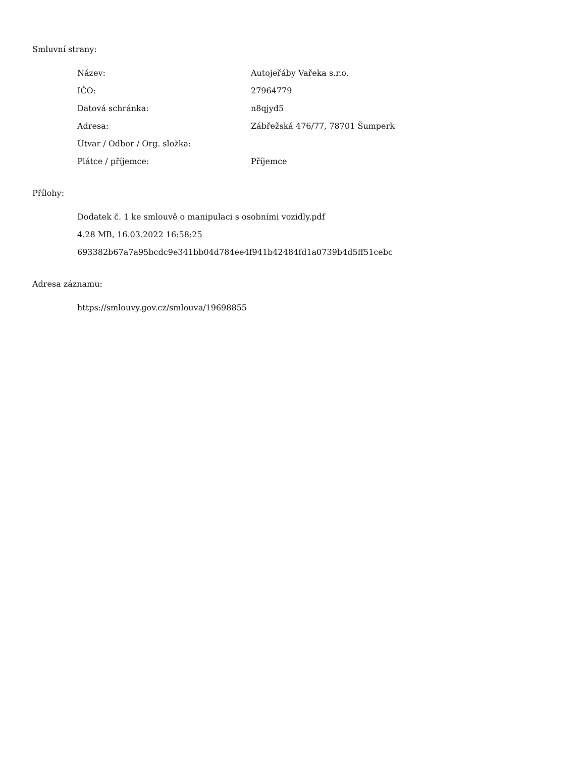Smluvní strany:
| Název: | Autojeřáby Vařeka s.r.o. |
| IČO: | 27964779 |
| Datová schránka: | n8qjyd5 |
| Adresa: | Zábřežská 476/77, 78701 Šumperk |
| Útvar / Odbor / Org. složka: | |
| Plátce / příjemce: | Příjemce |
Přílohy:
Dodatek č. 1 ke smlouvě o manipulaci s osobními vozidly.pdf
4.28 MB, 16.03.2022 16:58:25
693382b67a7a95bcdc9e341bb04d784ee4f941b42484fd1a0739b4d5ff51cebc
Adresa záznamu:
https://smlouvy.gov.cz/smlouva/19698855